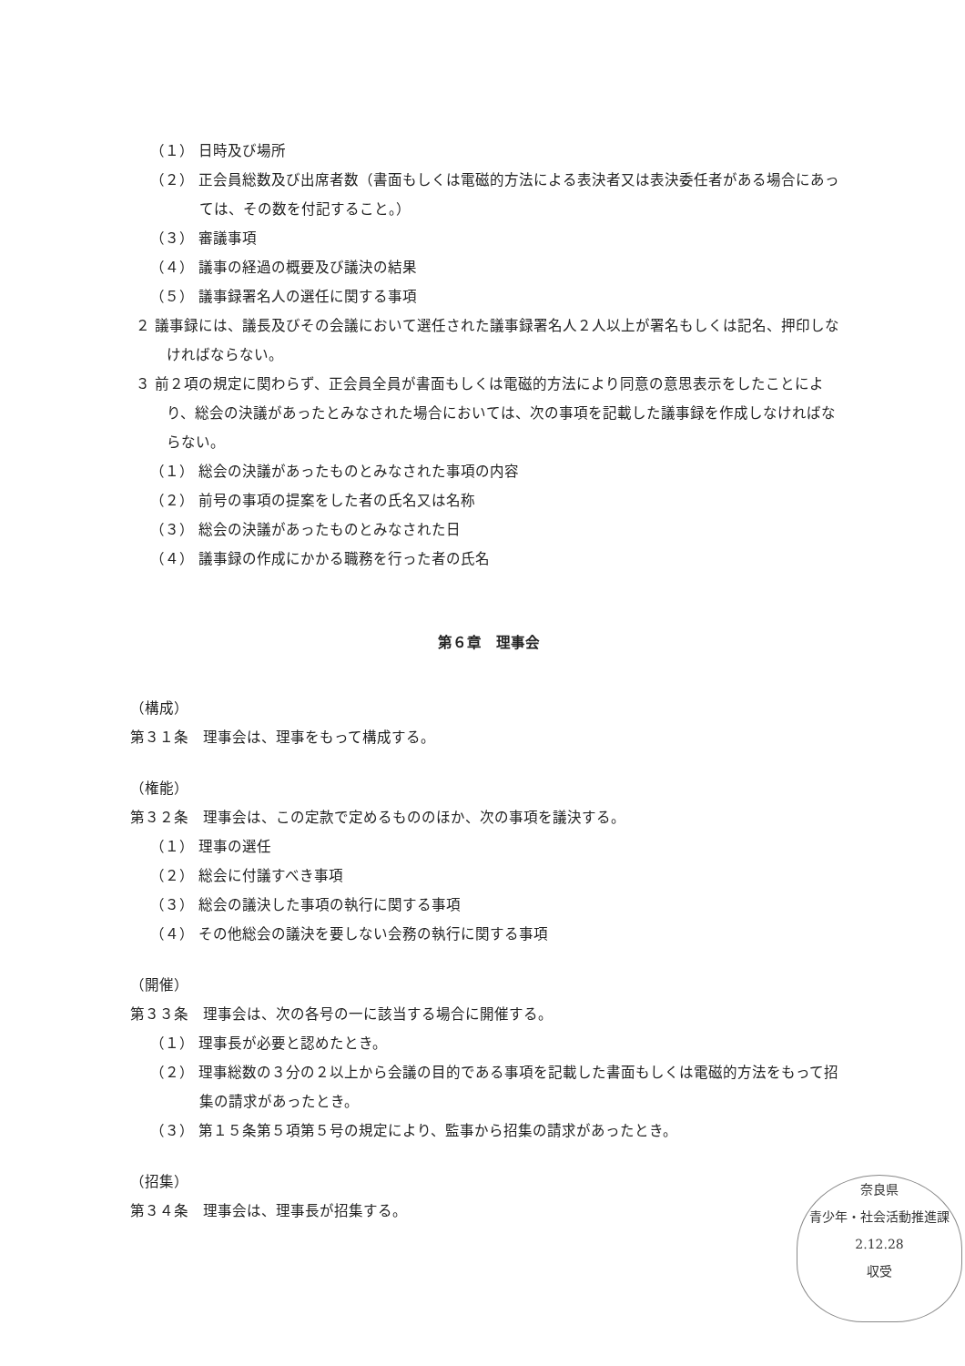（１） 日時及び場所
（２） 正会員総数及び出席者数（書面もしくは電磁的方法による表決者又は表決委任者がある場合にあっては、その数を付記すること。）
（３） 審議事項
（４） 議事の経過の概要及び議決の結果
（５） 議事録署名人の選任に関する事項
２ 議事録には、議長及びその会議において選任された議事録署名人２人以上が署名もしくは記名、押印しなければならない。
３ 前２項の規定に関わらず、正会員全員が書面もしくは電磁的方法により同意の意思表示をしたことにより、総会の決議があったとみなされた場合においては、次の事項を記載した議事録を作成しなければならない。
（１） 総会の決議があったものとみなされた事項の内容
（２） 前号の事項の提案をした者の氏名又は名称
（３） 総会の決議があったものとみなされた日
（４） 議事録の作成にかかる職務を行った者の氏名
第６章　理事会
（構成）
第３１条　理事会は、理事をもって構成する。
（権能）
第３２条　理事会は、この定款で定めるもののほか、次の事項を議決する。
（１） 理事の選任
（２） 総会に付議すべき事項
（３） 総会の議決した事項の執行に関する事項
（４） その他総会の議決を要しない会務の執行に関する事項
（開催）
第３３条　理事会は、次の各号の一に該当する場合に開催する。
（１） 理事長が必要と認めたとき。
（２） 理事総数の３分の２以上から会議の目的である事項を記載した書面もしくは電磁的方法をもって招集の請求があったとき。
（３） 第１５条第５項第５号の規定により、監事から招集の請求があったとき。
（招集）
第３４条　理事会は、理事長が招集する。
奈良県
青少年・社会活動推進課
2.12.28
収受